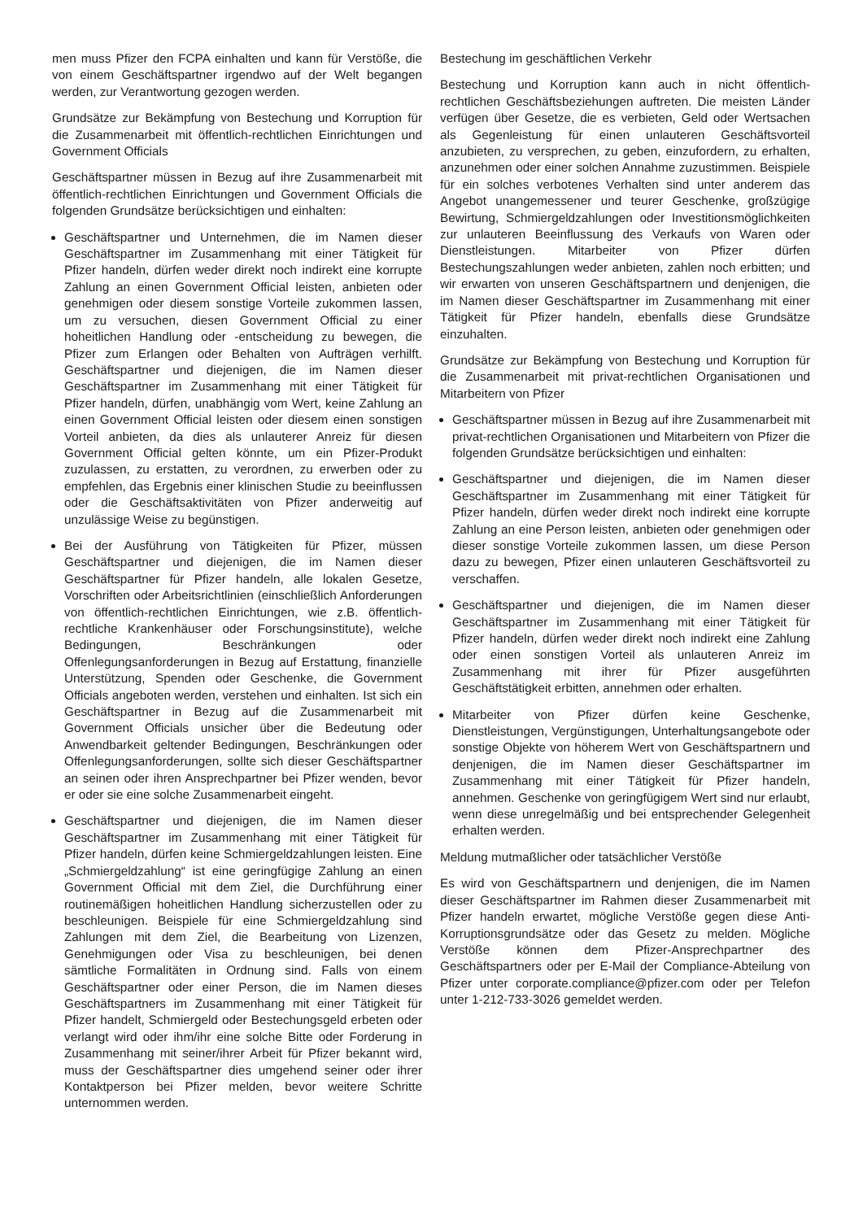men muss Pfizer den FCPA einhalten und kann für Verstöße, die von einem Geschäftspartner irgendwo auf der Welt begangen werden, zur Verantwortung gezogen werden.
Grundsätze zur Bekämpfung von Bestechung und Korruption für die Zusammenarbeit mit öffentlich-rechtlichen Einrichtungen und Government Officials
Geschäftspartner müssen in Bezug auf ihre Zusammenarbeit mit öffentlich-rechtlichen Einrichtungen und Government Officials die folgenden Grundsätze berücksichtigen und einhalten:
Geschäftspartner und Unternehmen, die im Namen dieser Geschäftspartner im Zusammenhang mit einer Tätigkeit für Pfizer handeln, dürfen weder direkt noch indirekt eine korrupte Zahlung an einen Government Official leisten, anbieten oder genehmigen oder diesem sonstige Vorteile zukommen lassen, um zu versuchen, diesen Government Official zu einer hoheitlichen Handlung oder -entscheidung zu bewegen, die Pfizer zum Erlangen oder Behalten von Aufträgen verhilft. Geschäftspartner und diejenigen, die im Namen dieser Geschäftspartner im Zusammenhang mit einer Tätigkeit für Pfizer handeln, dürfen, unabhängig vom Wert, keine Zahlung an einen Government Official leisten oder diesem einen sonstigen Vorteil anbieten, da dies als unlauterer Anreiz für diesen Government Official gelten könnte, um ein Pfizer-Produkt zuzulassen, zu erstatten, zu verordnen, zu erwerben oder zu empfehlen, das Ergebnis einer klinischen Studie zu beeinflussen oder die Geschäftsaktivitäten von Pfizer anderweitig auf unzulässige Weise zu begünstigen.
Bei der Ausführung von Tätigkeiten für Pfizer, müssen Geschäftspartner und diejenigen, die im Namen dieser Geschäftspartner für Pfizer handeln, alle lokalen Gesetze, Vorschriften oder Arbeitsrichtlinien (einschließlich Anforderungen von öffentlich-rechtlichen Einrichtungen, wie z.B. öffentlich-rechtliche Krankenhäuser oder Forschungsinstitute), welche Bedingungen, Beschränkungen oder Offenlegungsanforderungen in Bezug auf Erstattung, finanzielle Unterstützung, Spenden oder Geschenke, die Government Officials angeboten werden, verstehen und einhalten. Ist sich ein Geschäftspartner in Bezug auf die Zusammenarbeit mit Government Officials unsicher über die Bedeutung oder Anwendbarkeit geltender Bedingungen, Beschränkungen oder Offenlegungsanforderungen, sollte sich dieser Geschäftspartner an seinen oder ihren Ansprechpartner bei Pfizer wenden, bevor er oder sie eine solche Zusammenarbeit eingeht.
Geschäftspartner und diejenigen, die im Namen dieser Geschäftspartner im Zusammenhang mit einer Tätigkeit für Pfizer handeln, dürfen keine Schmiergeldzahlungen leisten. Eine „Schmiergeldzahlung“ ist eine geringfügige Zahlung an einen Government Official mit dem Ziel, die Durchführung einer routinemäßigen hoheitlichen Handlung sicherzustellen oder zu beschleunigen. Beispiele für eine Schmiergeldzahlung sind Zahlungen mit dem Ziel, die Bearbeitung von Lizenzen, Genehmigungen oder Visa zu beschleunigen, bei denen sämtliche Formalitäten in Ordnung sind. Falls von einem Geschäftspartner oder einer Person, die im Namen dieses Geschäftspartners im Zusammenhang mit einer Tätigkeit für Pfizer handelt, Schmiergeld oder Bestechungsgeld erbeten oder verlangt wird oder ihm/ihr eine solche Bitte oder Forderung in Zusammenhang mit seiner/ihrer Arbeit für Pfizer bekannt wird, muss der Geschäftspartner dies umgehend seiner oder ihrer Kontaktperson bei Pfizer melden, bevor weitere Schritte unternommen werden.
Bestechung im geschäftlichen Verkehr
Bestechung und Korruption kann auch in nicht öffentlich-rechtlichen Geschäftsbeziehungen auftreten. Die meisten Länder verfügen über Gesetze, die es verbieten, Geld oder Wertsachen als Gegenleistung für einen unlauteren Geschäftsvorteil anzubieten, zu versprechen, zu geben, einzufordern, zu erhalten, anzunehmen oder einer solchen Annahme zuzustimmen. Beispiele für ein solches verbotenes Verhalten sind unter anderem das Angebot unangemessener und teurer Geschenke, großzügige Bewirtung, Schmiergeldzahlungen oder Investitionsmöglichkeiten zur unlauteren Beeinflussung des Verkaufs von Waren oder Dienstleistungen. Mitarbeiter von Pfizer dürfen Bestechungszahlungen weder anbieten, zahlen noch erbitten; und wir erwarten von unseren Geschäftspartnern und denjenigen, die im Namen dieser Geschäftspartner im Zusammenhang mit einer Tätigkeit für Pfizer handeln, ebenfalls diese Grundsätze einzuhalten.
Grundsätze zur Bekämpfung von Bestechung und Korruption für die Zusammenarbeit mit privat-rechtlichen Organisationen und Mitarbeitern von Pfizer
Geschäftspartner müssen in Bezug auf ihre Zusammenarbeit mit privat-rechtlichen Organisationen und Mitarbeitern von Pfizer die folgenden Grundsätze berücksichtigen und einhalten:
Geschäftspartner und diejenigen, die im Namen dieser Geschäftspartner im Zusammenhang mit einer Tätigkeit für Pfizer handeln, dürfen weder direkt noch indirekt eine korrupte Zahlung an eine Person leisten, anbieten oder genehmigen oder dieser sonstige Vorteile zukommen lassen, um diese Person dazu zu bewegen, Pfizer einen unlauteren Geschäftsvorteil zu verschaffen.
Geschäftspartner und diejenigen, die im Namen dieser Geschäftspartner im Zusammenhang mit einer Tätigkeit für Pfizer handeln, dürfen weder direkt noch indirekt eine Zahlung oder einen sonstigen Vorteil als unlauteren Anreiz im Zusammenhang mit ihrer für Pfizer ausgeführten Geschäftstätigkeit erbitten, annehmen oder erhalten.
Mitarbeiter von Pfizer dürfen keine Geschenke, Dienstleistungen, Vergünstigungen, Unterhaltungsangebote oder sonstige Objekte von höherem Wert von Geschäftspartnern und denjenigen, die im Namen dieser Geschäftspartner im Zusammenhang mit einer Tätigkeit für Pfizer handeln, annehmen. Geschenke von geringfügigem Wert sind nur erlaubt, wenn diese unregelmäßig und bei entsprechender Gelegenheit erhalten werden.
Meldung mutmaßlicher oder tatsächlicher Verstöße
Es wird von Geschäftspartnern und denjenigen, die im Namen dieser Geschäftspartner im Rahmen dieser Zusammenarbeit mit Pfizer handeln erwartet, mögliche Verstöße gegen diese Anti-Korruptionsgrundsätze oder das Gesetz zu melden. Mögliche Verstöße können dem Pfizer-Ansprechpartner des Geschäftspartners oder per E-Mail der Compliance-Abteilung von Pfizer unter corporate.compliance@pfizer.com oder per Telefon unter 1-212-733-3026 gemeldet werden.